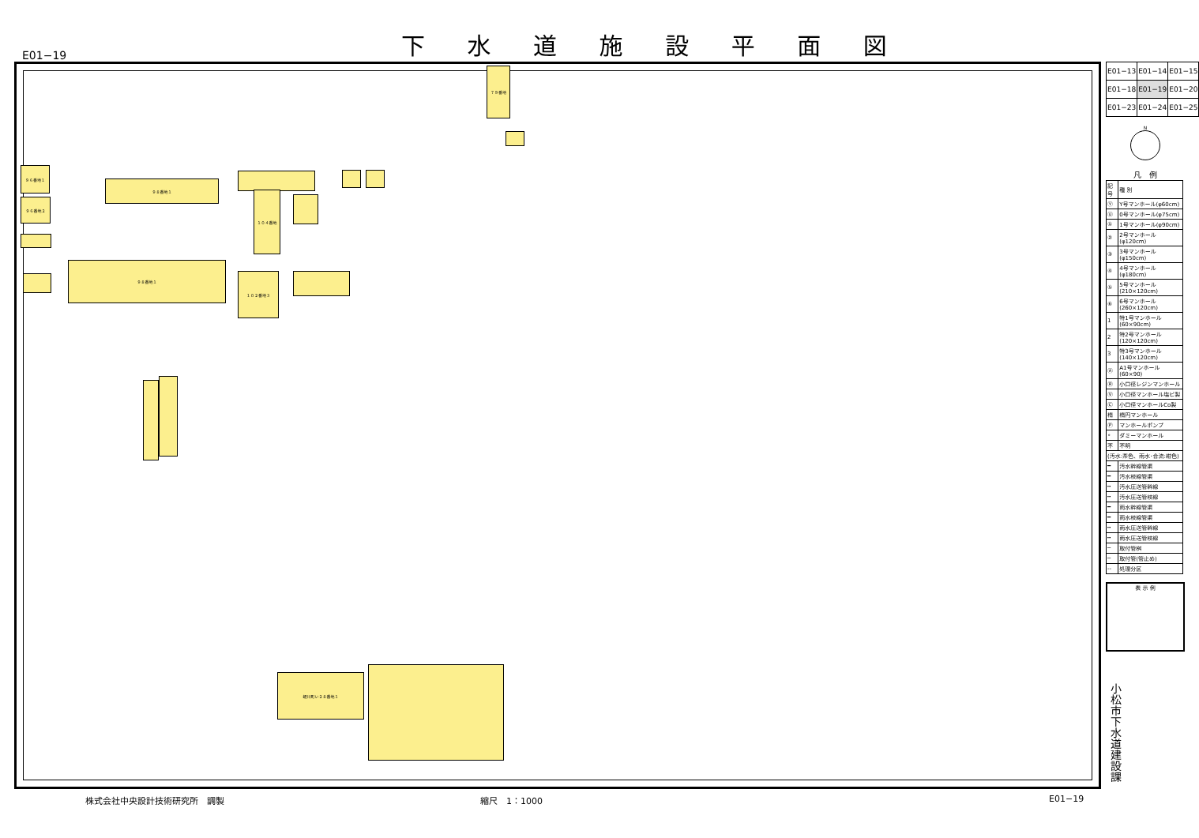E01−19
下 水 道 施 設 平 面 図
７９番地
９６番地１
９６番地２
９８番地１
１０４番地
９８番地１
１０２番地３
蛭川町い２８番地１
| E01−13 | E01−14 | E01−15 |
| E01−18 | E01−19 | E01−20 |
| E01−23 | E01−24 | E01−25 |
N
凡　例
| 記 号 | 種 別 |
| Ⓨ | Y号マンホール(φ60cm) |
| ⓪ | 0号マンホール(φ75cm) |
| ① | 1号マンホール(φ90cm) |
| ② | 2号マンホール(φ120cm) |
| ③ | 3号マンホール(φ150cm) |
| ④ | 4号マンホール(φ180cm) |
| ⑤ | 5号マンホール(210×120cm) |
| ⑥ | 6号マンホール(260×120cm) |
| 1 | 特1号マンホール(60×90cm) |
| 2 | 特2号マンホール(120×120cm) |
| 3 | 特3号マンホール(140×120cm) |
| Ⓐ | A1号マンホール(60×90) |
| Ⓡ | 小口径レジンマンホール |
| Ⓥ | 小口径マンホール塩ビ製 |
| Ⓒ | 小口径マンホールCo製 |
| 楕 | 楕円マンホール |
| Ⓟ | マンホールポンプ |
| ∘ | ダミーマンホール |
| 不 | 不明 |
| (汚水:茶色、雨水･合流:紺色) | |
| ━ | 汚水幹線管渠 |
| ━ | 汚水枝線管渠 |
| ┅ | 汚水圧送管幹線 |
| ┅ | 汚水圧送管枝線 |
| ━ | 雨水幹線管渠 |
| ━ | 雨水枝線管渠 |
| ┅ | 雨水圧送管幹線 |
| ┅ | 雨水圧送管枝線 |
| ─ | 取付管桝 |
| ─ | 取付管(管止め) |
| -- | 処理分区 |
表 示 例
小松市下水道建設課
株式会社中央設計技術研究所　調製 縮尺　1：1000 E01−19